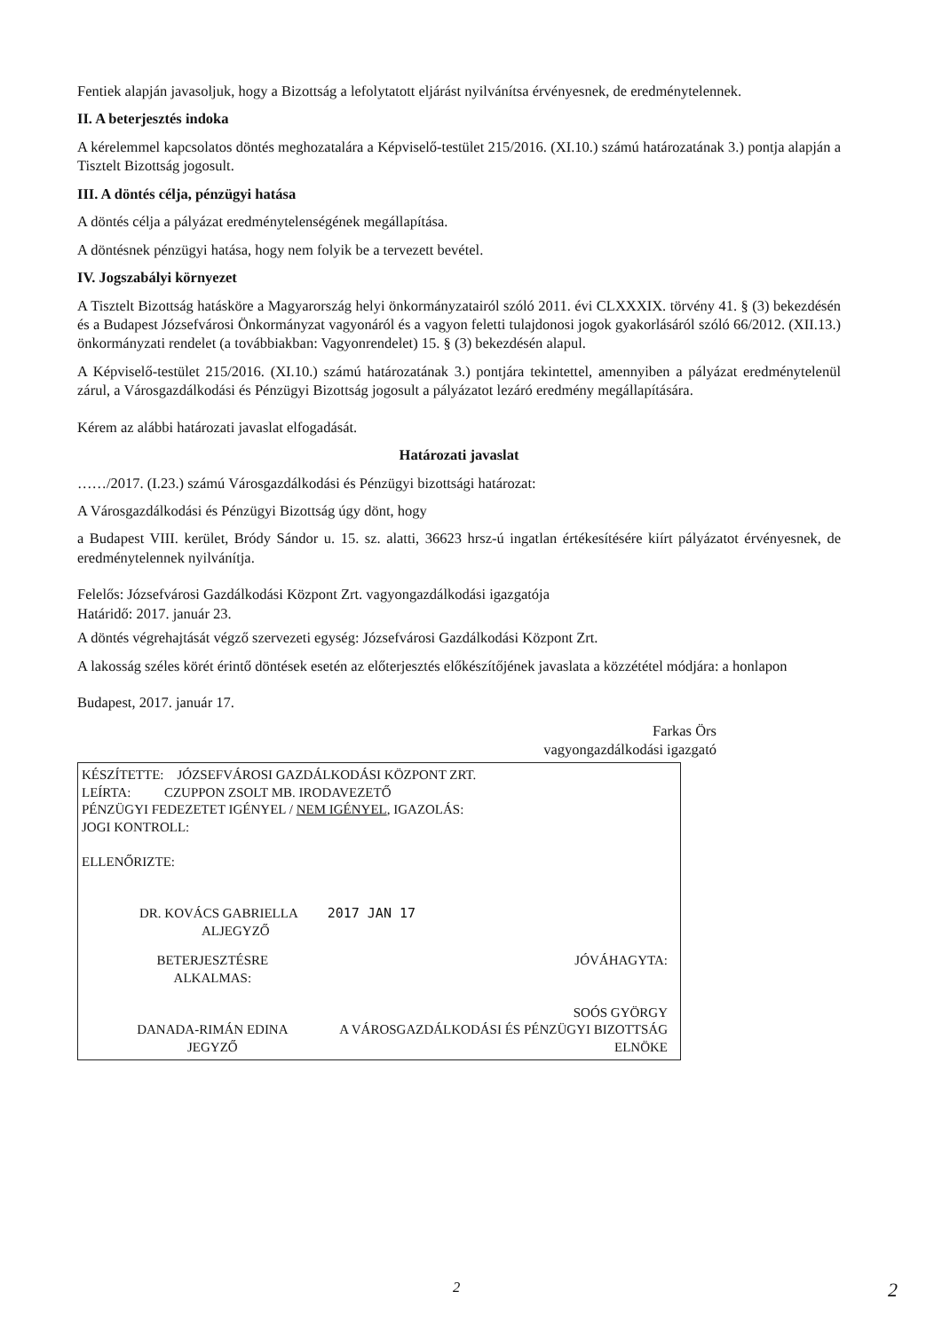Fentiek alapján javasoljuk, hogy a Bizottság a lefolytatott eljárást nyilvánítsa érvényesnek, de eredménytelennek.
II. A beterjesztés indoka
A kérelemmel kapcsolatos döntés meghozatalára a Képviselő-testület 215/2016. (XI.10.) számú határozatának 3.) pontja alapján a Tisztelt Bizottság jogosult.
III. A döntés célja, pénzügyi hatása
A döntés célja a pályázat eredménytelenségének megállapítása.
A döntésnek pénzügyi hatása, hogy nem folyik be a tervezett bevétel.
IV. Jogszabályi környezet
A Tisztelt Bizottság hatásköre a Magyarország helyi önkormányzatairól szóló 2011. évi CLXXXIX. törvény 41. § (3) bekezdésén és a Budapest Józsefvárosi Önkormányzat vagyonáról és a vagyon feletti tulajdonosi jogok gyakorlásáról szóló 66/2012. (XII.13.) önkormányzati rendelet (a továbbiakban: Vagyonrendelet) 15. § (3) bekezdésén alapul.
A Képviselő-testület 215/2016. (XI.10.) számú határozatának 3.) pontjára tekintettel, amennyiben a pályázat eredménytelenül zárul, a Városgazdálkodási és Pénzügyi Bizottság jogosult a pályázatot lezáró eredmény megállapítására.
Kérem az alábbi határozati javaslat elfogadását.
Határozati javaslat
……/2017. (I.23.) számú Városgazdálkodási és Pénzügyi bizottsági határozat:
A Városgazdálkodási és Pénzügyi Bizottság úgy dönt, hogy
a Budapest VIII. kerület, Bródy Sándor u. 15. sz. alatti, 36623 hrsz-ú ingatlan értékesítésére kiírt pályázatot érvényesnek, de eredménytelennek nyilvánítja.
Felelős: Józsefvárosi Gazdálkodási Központ Zrt. vagyongazdálkodási igazgatója
Határidő: 2017. január 23.
A döntés végrehajtását végző szervezeti egység: Józsefvárosi Gazdálkodási Központ Zrt.
A lakosság széles körét érintő döntések esetén az előterjesztés előkészítőjének javaslata a közzététel módjára: a honlapon
Budapest, 2017. január 17.
Farkas Örs
vagyongazdálkodási igazgató
KÉSZÍTETTE: JÓZSEFVÁROSI GAZDÁLKODÁSI KÖZPONT ZRT.
LEÍRTA: CZUPPON ZSOLT MB. IRODAVEZETŐ
PÉNZÜGYI FEDEZETET IGÉNYEL / NEM IGÉNYEL, IGAZOLÁS:
JOGI KONTROLL:
ELLENŐRIZTE:
DR. KOVÁCS GABRIELLA 2017 JAN 17
ALJEGYZŐ
BETERJESZTÉSRE ALKALMAS:
DANADA-RIMÁN EDINA
JEGYZŐ
JÓVÁHAGYTA:
SOÓS GYÖRGY
A VÁROSGAZDÁLKODÁSI ÉS PÉNZÜGYI BIZOTTSÁG ELNÖKE
2 2